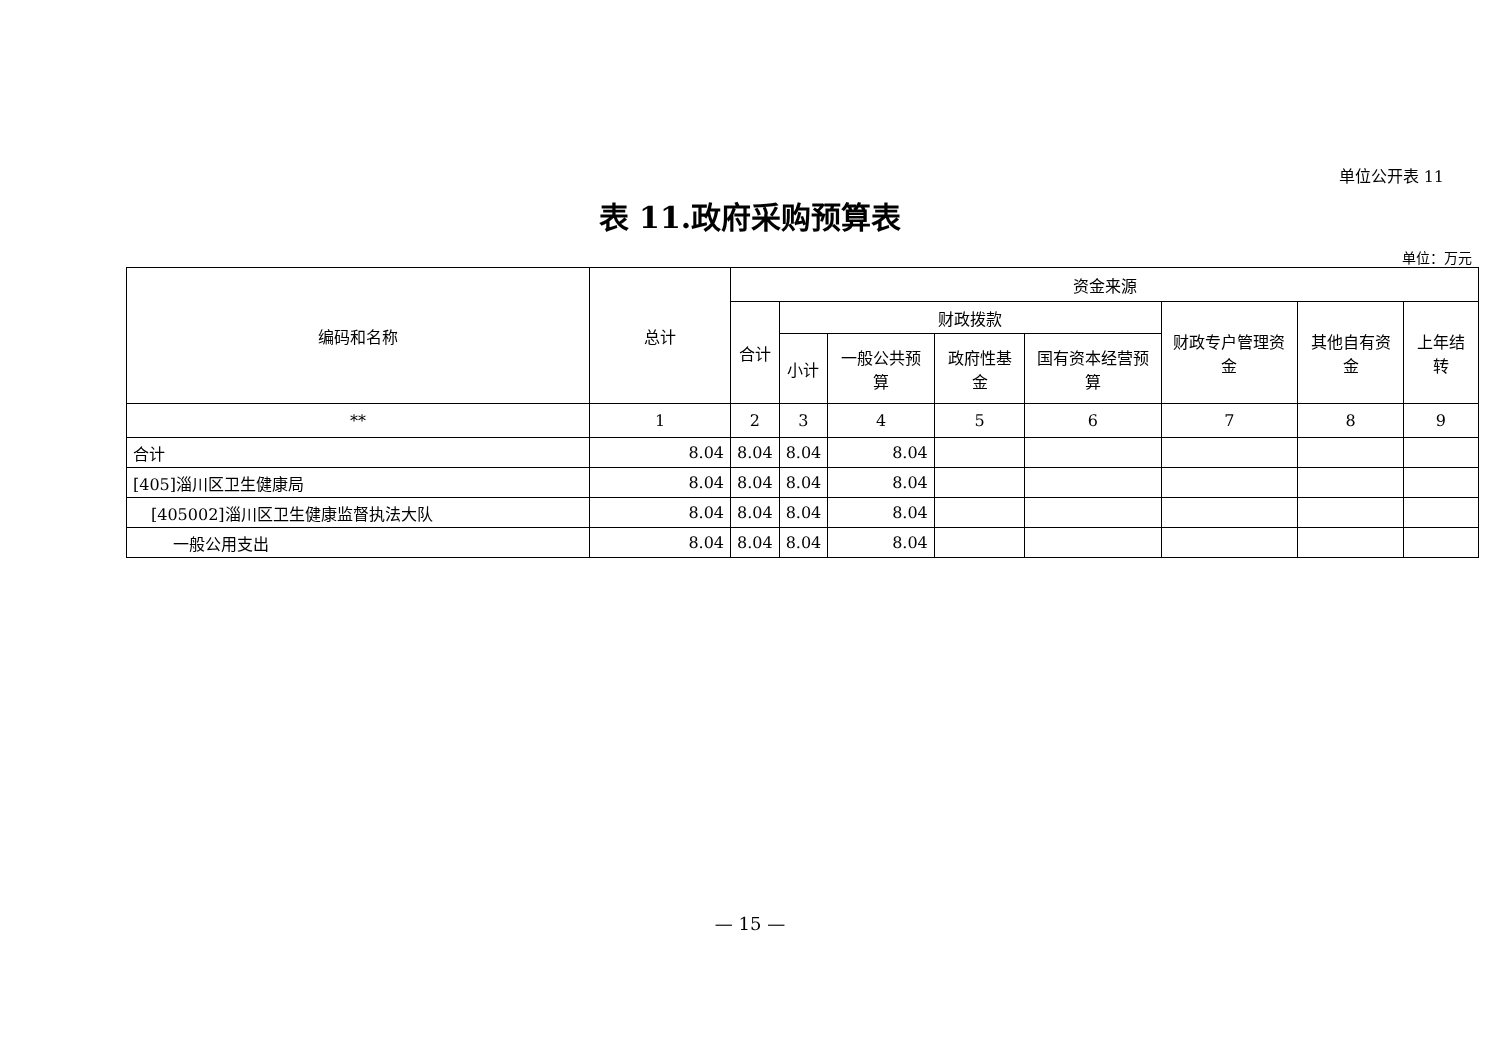单位公开表 11
表 11.政府采购预算表
单位：万元
| 编码和名称 | 总计 | 资金来源 | | | | | | | |
| --- | --- | --- | --- | --- | --- | --- | --- | --- | --- |
| | | 合计 | 财政拨款 | | | | 财政专户管理资金 | 其他自有资金 | 上年结转 |
| | | | 小计 | 一般公共预算 | 政府性基金 | 国有资本经营预算 | | | |
| ** | 1 | 2 | 3 | 4 | 5 | 6 | 7 | 8 | 9 |
| 合计 | 8.04 | 8.04 | 8.04 | 8.04 | | | | | |
| [405]淄川区卫生健康局 | 8.04 | 8.04 | 8.04 | 8.04 | | | | | |
| [405002]淄川区卫生健康监督执法大队 | 8.04 | 8.04 | 8.04 | 8.04 | | | | | |
| 一般公用支出 | 8.04 | 8.04 | 8.04 | 8.04 | | | | | |
— 15 —